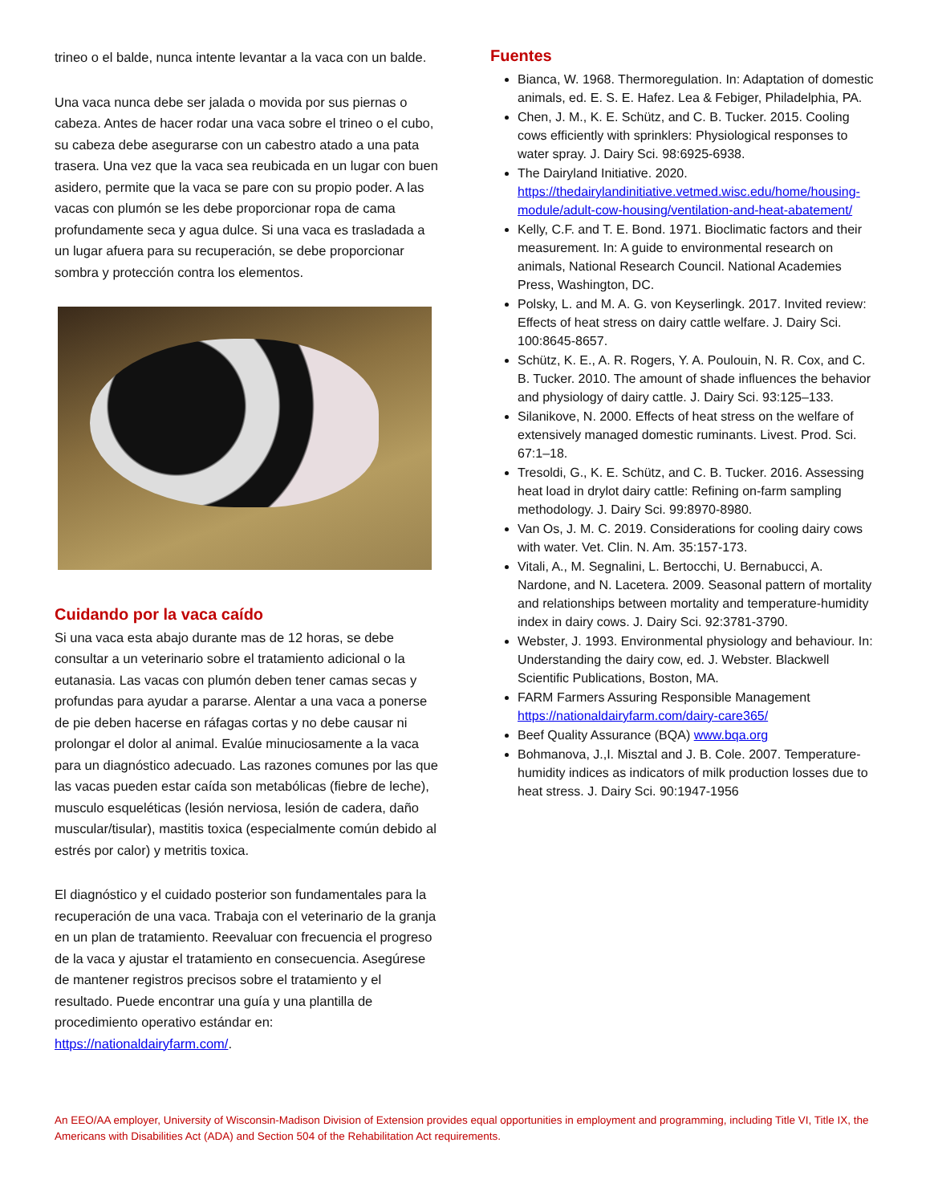trineo o el balde, nunca intente levantar a la vaca con un balde.
Una vaca nunca debe ser jalada o movida por sus piernas o cabeza. Antes de hacer rodar una vaca sobre el trineo o el cubo, su cabeza debe asegurarse con un cabestro atado a una pata trasera. Una vez que la vaca sea reubicada en un lugar con buen asidero, permite que la vaca se pare con su propio poder. A las vacas con plumón se les debe proporcionar ropa de cama profundamente seca y agua dulce. Si una vaca es trasladada a un lugar afuera para su recuperación, se debe proporcionar sombra y protección contra los elementos.
Cuidando por la vaca caído
Si una vaca esta abajo durante mas de 12 horas, se debe consultar a un veterinario sobre el tratamiento adicional o la eutanasia. Las vacas con plumón deben tener camas secas y profundas para ayudar a pararse. Alentar a una vaca a ponerse de pie deben hacerse en ráfagas cortas y no debe causar ni prolongar el dolor al animal. Evalúe minuciosamente a la vaca para un diagnóstico adecuado. Las razones comunes por las que las vacas pueden estar caída son metabólicas (fiebre de leche), musculo esqueléticas (lesión nerviosa, lesión de cadera, daño muscular/tisular), mastitis toxica (especialmente común debido al estrés por calor) y metritis toxica.
El diagnóstico y el cuidado posterior son fundamentales para la recuperación de una vaca. Trabaja con el veterinario de la granja en un plan de tratamiento. Reevaluar con frecuencia el progreso de la vaca y ajustar el tratamiento en consecuencia. Asegúrese de mantener registros precisos sobre el tratamiento y el resultado. Puede encontrar una guía y una plantilla de procedimiento operativo estándar en: https://nationaldairyfarm.com/.
Fuentes
Bianca, W. 1968. Thermoregulation. In: Adaptation of domestic animals, ed. E. S. E. Hafez. Lea & Febiger, Philadelphia, PA.
Chen, J. M., K. E. Schütz, and C. B. Tucker. 2015. Cooling cows efficiently with sprinklers: Physiological responses to water spray. J. Dairy Sci. 98:6925-6938.
The Dairyland Initiative. 2020. https://thedairylandinitiative.vetmed.wisc.edu/home/housing-module/adult-cow-housing/ventilation-and-heat-abatement/
Kelly, C.F. and T. E. Bond. 1971. Bioclimatic factors and their measurement. In: A guide to environmental research on animals, National Research Council. National Academies Press, Washington, DC.
Polsky, L. and M. A. G. von Keyserlingk. 2017. Invited review: Effects of heat stress on dairy cattle welfare. J. Dairy Sci. 100:8645-8657.
Schütz, K. E., A. R. Rogers, Y. A. Poulouin, N. R. Cox, and C. B. Tucker. 2010. The amount of shade influences the behavior and physiology of dairy cattle. J. Dairy Sci. 93:125–133.
Silanikove, N. 2000. Effects of heat stress on the welfare of extensively managed domestic ruminants. Livest. Prod. Sci. 67:1–18.
Tresoldi, G., K. E. Schütz, and C. B. Tucker. 2016. Assessing heat load in drylot dairy cattle: Refining on-farm sampling methodology. J. Dairy Sci. 99:8970-8980.
Van Os, J. M. C. 2019. Considerations for cooling dairy cows with water. Vet. Clin. N. Am. 35:157-173.
Vitali, A., M. Segnalini, L. Bertocchi, U. Bernabucci, A. Nardone, and N. Lacetera. 2009. Seasonal pattern of mortality and relationships between mortality and temperature-humidity index in dairy cows. J. Dairy Sci. 92:3781-3790.
Webster, J. 1993. Environmental physiology and behaviour. In: Understanding the dairy cow, ed. J. Webster. Blackwell Scientific Publications, Boston, MA.
FARM Farmers Assuring Responsible Management https://nationaldairyfarm.com/dairy-care365/
Beef Quality Assurance (BQA) www.bqa.org
Bohmanova, J.,I. Misztal and J. B. Cole. 2007. Temperature-humidity indices as indicators of milk production losses due to heat stress. J. Dairy Sci. 90:1947-1956
An EEO/AA employer, University of Wisconsin-Madison Division of Extension provides equal opportunities in employment and programming, including Title VI, Title IX, the Americans with Disabilities Act (ADA) and Section 504 of the Rehabilitation Act requirements.